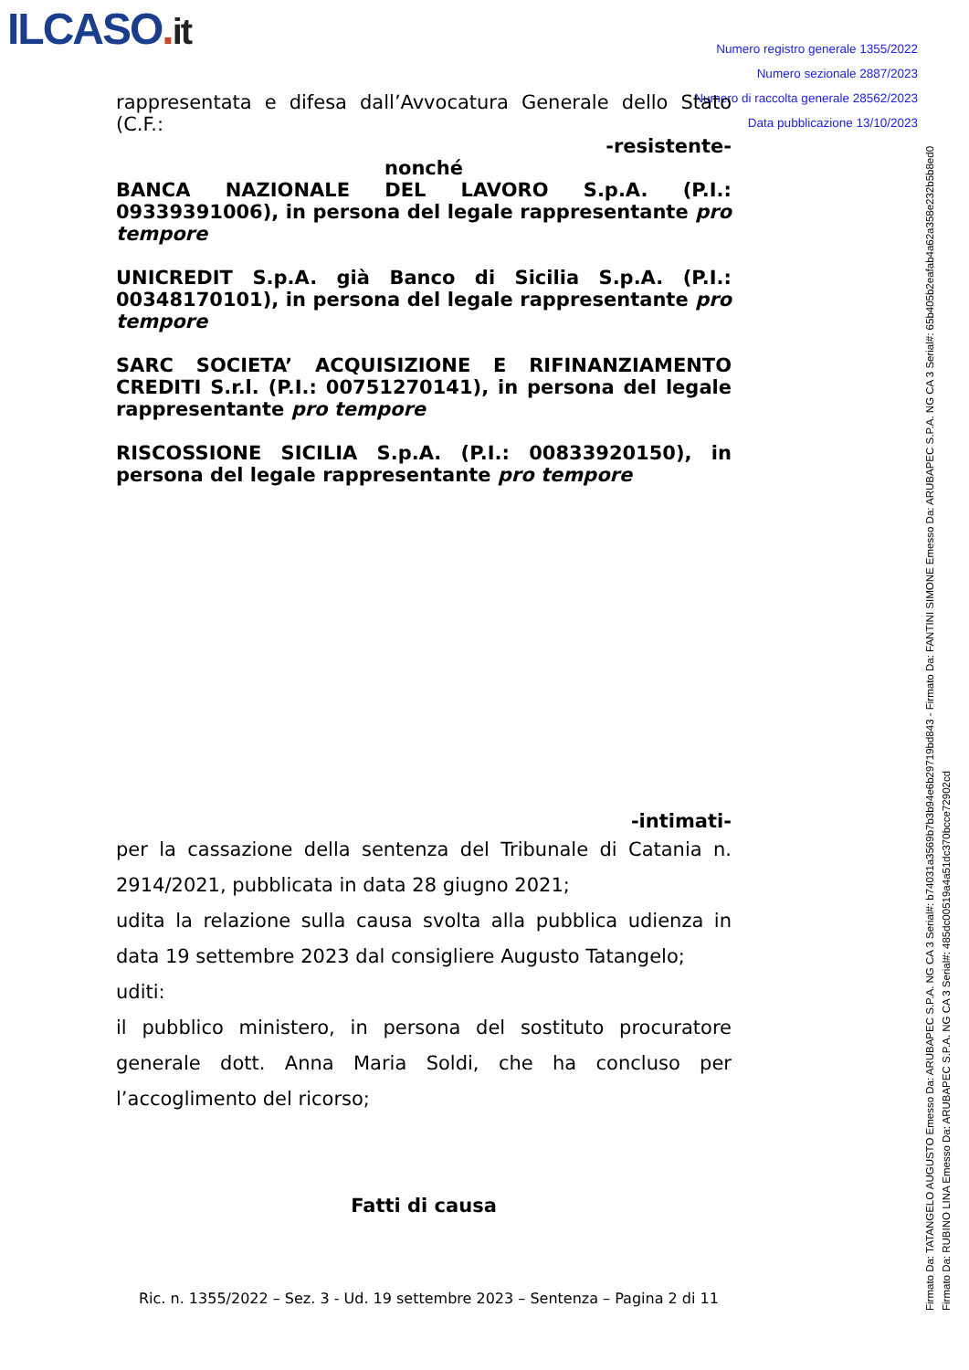ILCASO. it
Numero registro generale 1355/2022
Numero sezionale 2887/2023
Numero di raccolta generale 28562/2023
Data pubblicazione 13/10/2023
Firmato Da: TATANGELO AUGUSTO Emesso Da: ARUBAPEC S.P.A. NG CA 3 Serial#: b74031a3569b7b3b94e6b29719bd843 - Firmato Da: FANTINI SIMONE Emesso Da: ARUBAPEC S.P.A. NG CA 3 Serial#: 65b405b2eafab4a62a358e232b5b8ed0
Firmato Da: RUBINO LINA Emesso Da: ARUBAPEC S.P.A. NG CA 3 Serial#: 485dc00519a4a51dc370bcce72902cd
rappresentata e difesa dall’Avvocatura Generale dello Stato (C.F.:
-resistente-
nonché
BANCA NAZIONALE DEL LAVORO S.p.A. (P.I.: 09339391006), in persona del legale rappresentante pro tempore
UNICREDIT S.p.A. già Banco di Sicilia S.p.A. (P.I.: 00348170101), in persona del legale rappresentante pro tempore
SARC SOCIETA’ ACQUISIZIONE E RIFINANZIAMENTO CREDITI S.r.l. (P.I.: 00751270141), in persona del legale rappresentante pro tempore
RISCOSSIONE SICILIA S.p.A. (P.I.: 00833920150), in persona del legale rappresentante pro tempore
-intimati-
per la cassazione della sentenza del Tribunale di Catania n. 2914/2021, pubblicata in data 28 giugno 2021;
udita la relazione sulla causa svolta alla pubblica udienza in data 19 settembre 2023 dal consigliere Augusto Tatangelo;
uditi:
il pubblico ministero, in persona del sostituto procuratore generale dott. Anna Maria Soldi, che ha concluso per l’accoglimento del ricorso;
Fatti di causa
Ric. n. 1355/2022 – Sez. 3 - Ud. 19 settembre 2023 – Sentenza – Pagina 2 di 11